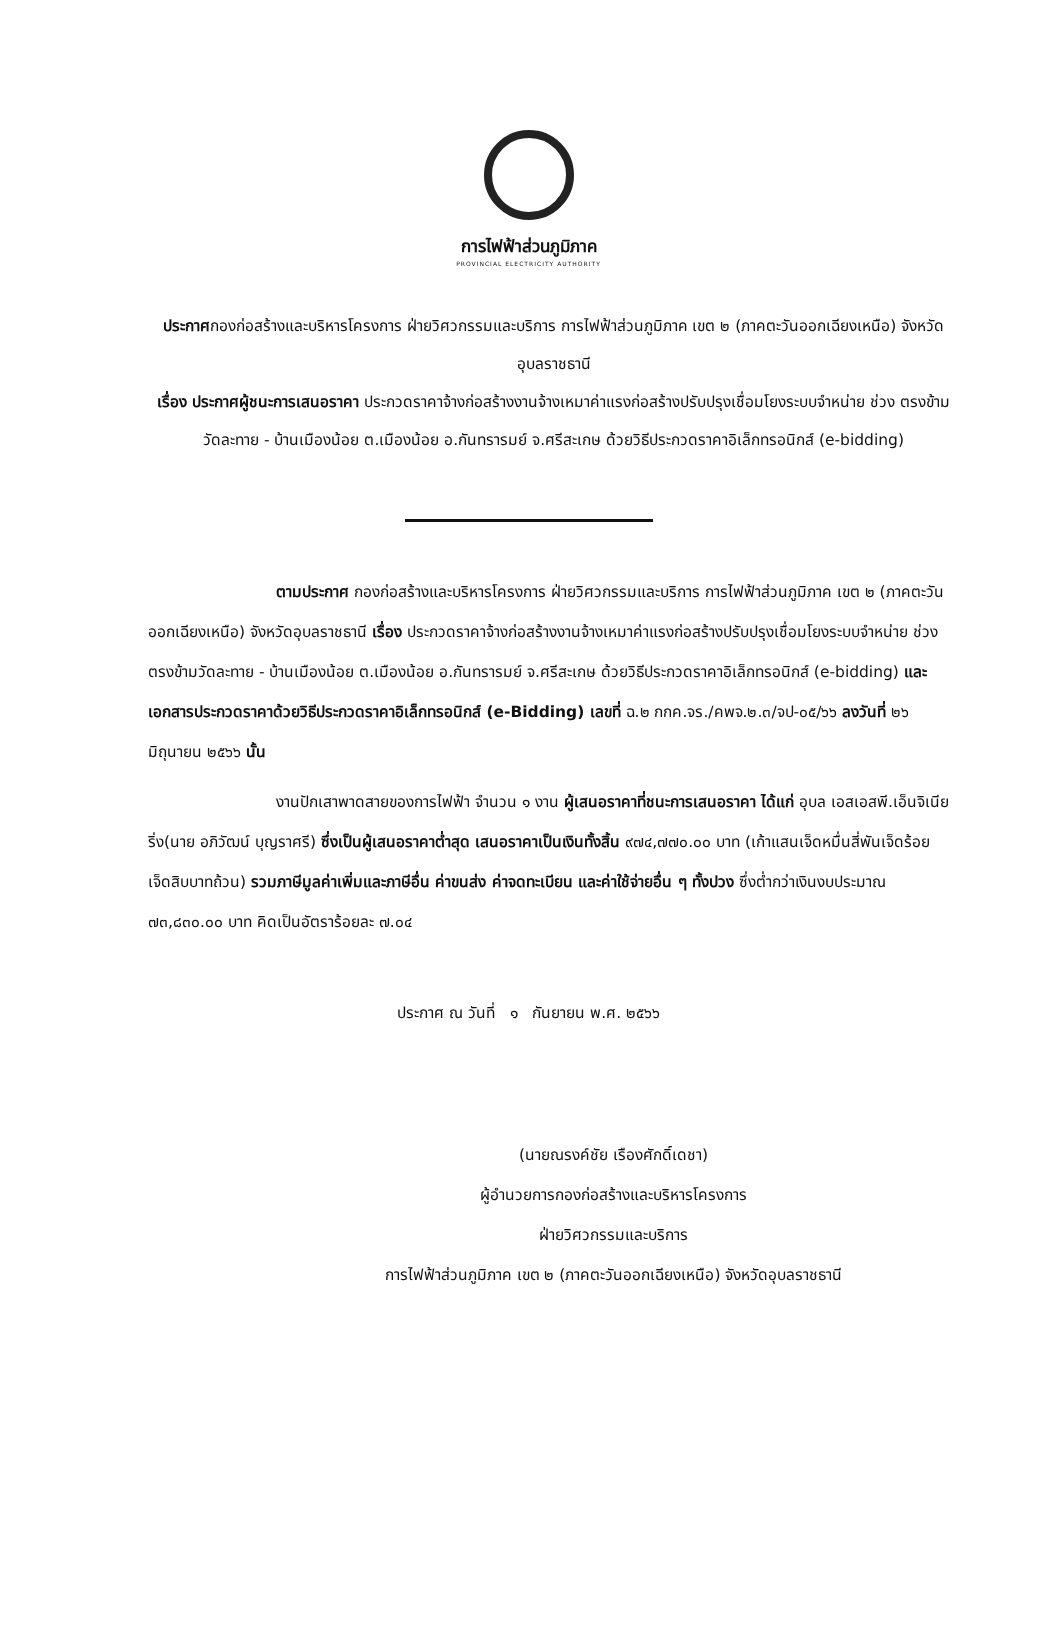การไฟฟ้าส่วนภูมิภาค
PROVINCIAL ELECTRICITY AUTHORITY
ประกาศกองก่อสร้างและบริหารโครงการ ฝ่ายวิศวกรรมและบริการ การไฟฟ้าส่วนภูมิภาค เขต ๒ (ภาคตะวันออกเฉียงเหนือ) จังหวัดอุบลราชธานี
เรื่อง ประกาศผู้ชนะการเสนอราคา ประกวดราคาจ้างก่อสร้างงานจ้างเหมาค่าแรงก่อสร้างปรับปรุงเชื่อมโยงระบบจำหน่าย ช่วง ตรงข้ามวัดละทาย - บ้านเมืองน้อย ต.เมืองน้อย อ.กันทรารมย์ จ.ศรีสะเกษ ด้วยวิธีประกวดราคาอิเล็กทรอนิกส์ (e-bidding)
ตามประกาศ กองก่อสร้างและบริหารโครงการ ฝ่ายวิศวกรรมและบริการ การไฟฟ้าส่วนภูมิภาค เขต ๒ (ภาคตะวันออกเฉียงเหนือ) จังหวัดอุบลราชธานี เรื่อง ประกวดราคาจ้างก่อสร้างงานจ้างเหมาค่าแรงก่อสร้างปรับปรุงเชื่อมโยงระบบจำหน่าย ช่วง ตรงข้ามวัดละทาย - บ้านเมืองน้อย ต.เมืองน้อย อ.กันทรารมย์ จ.ศรีสะเกษ ด้วยวิธีประกวดราคาอิเล็กทรอนิกส์ (e-bidding) และเอกสารประกวดราคาด้วยวิธีประกวดราคาอิเล็กทรอนิกส์ (e-Bidding) เลขที่ ฉ.๒ กกค.จร./คพจ.๒.๓/จป-๐๕/๖๖ ลงวันที่ ๒๖ มิถุนายน ๒๕๖๖ นั้น
งานปักเสาพาดสายของการไฟฟ้า จำนวน ๑ งาน ผู้เสนอราคาที่ชนะการเสนอราคา ได้แก่ อุบล เอสเอสพี.เอ็นจิเนียริ่ง(นาย อภิวัฒน์ บุญราศรี) ซึ่งเป็นผู้เสนอราคาต่ำสุด เสนอราคาเป็นเงินทั้งสิ้น ๙๗๔,๗๗๐.๐๐ บาท (เก้าแสนเจ็ดหมื่นสี่พันเจ็ดร้อยเจ็ดสิบบาทถ้วน) รวมภาษีมูลค่าเพิ่มและภาษีอื่น ค่าขนส่ง ค่าจดทะเบียน และค่าใช้จ่ายอื่น ๆ ทั้งปวง ซึ่งต่ำกว่าเงินงบประมาณ ๗๓,๘๓๐.๐๐ บาท คิดเป็นอัตราร้อยละ ๗.๐๔
ประกาศ ณ วันที่ ๑ กันยายน พ.ศ. ๒๕๖๖
(นายณรงค์ชัย เรืองศักดิ์เดชา)
ผู้อำนวยการกองก่อสร้างและบริหารโครงการ
ฝ่ายวิศวกรรมและบริการ
การไฟฟ้าส่วนภูมิภาค เขต ๒ (ภาคตะวันออกเฉียงเหนือ) จังหวัดอุบลราชธานี